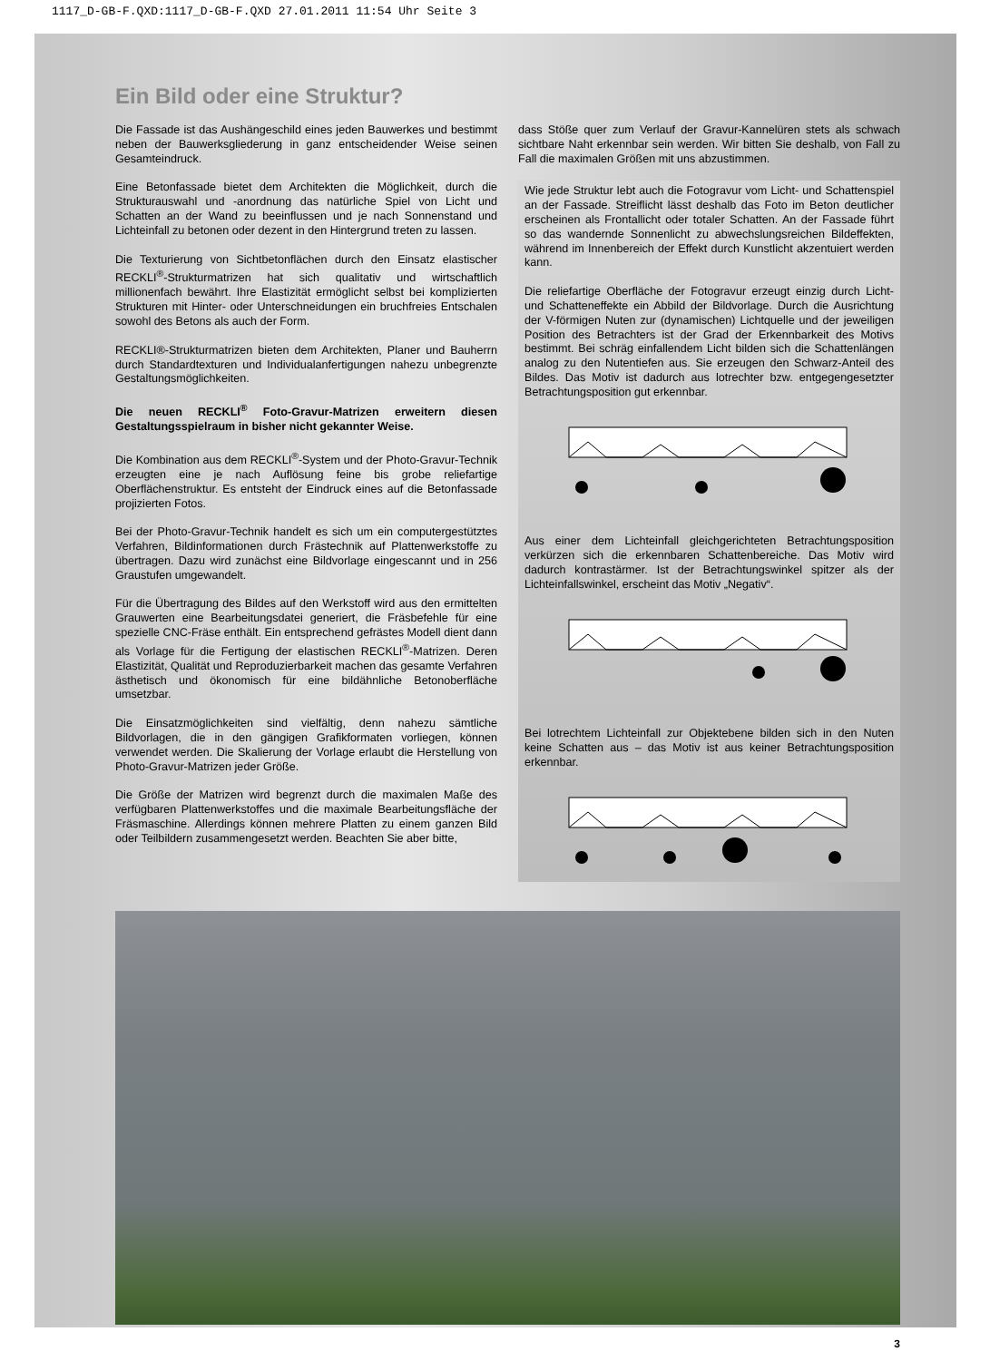1117_D-GB-F.QXD:1117_D-GB-F.QXD 27.01.2011 11:54 Uhr Seite 3
Ein Bild oder eine Struktur?
Die Fassade ist das Aushängeschild eines jeden Bauwerkes und bestimmt neben der Bauwerksgliederung in ganz entscheidender Weise seinen Gesamteindruck.
Eine Betonfassade bietet dem Architekten die Möglichkeit, durch die Strukturauswahl und -anordnung das natürliche Spiel von Licht und Schatten an der Wand zu beeinflussen und je nach Sonnenstand und Lichteinfall zu betonen oder dezent in den Hintergrund treten zu lassen.
Die Texturierung von Sichtbetonflächen durch den Einsatz elastischer RECKLI<sup>®</sup>-Strukturmatrizen hat sich qualitativ und wirtschaftlich millionenfach bewährt. Ihre Elastizität ermöglicht selbst bei komplizierten Strukturen mit Hinter- oder Unterschneidungen ein bruchfreies Entschalen sowohl des Betons als auch der Form.
RECKLI®-Strukturmatrizen bieten dem Architekten, Planer und Bauherrn durch Standardtexturen und Individualanfertigungen nahezu unbegrenzte Gestaltungsmöglichkeiten.
Die neuen RECKLI<sup>®</sup> Foto-Gravur-Matrizen erweitern diesen Gestaltungsspielraum in bisher nicht gekannter Weise.
Die Kombination aus dem RECKLI<sup>®</sup>-System und der Photo-Gravur-Technik erzeugten eine je nach Auflösung feine bis grobe reliefartige Oberflächenstruktur. Es entsteht der Eindruck eines auf die Betonfassade projizierten Fotos.
Bei der Photo-Gravur-Technik handelt es sich um ein computergestütztes Verfahren, Bildinformationen durch Frästechnik auf Plattenwerkstoffe zu übertragen. Dazu wird zunächst eine Bildvorlage eingescannt und in 256 Graustufen umgewandelt.
Für die Übertragung des Bildes auf den Werkstoff wird aus den ermittelten Grauwerten eine Bearbeitungsdatei generiert, die Fräsbefehle für eine spezielle CNC-Fräse enthält. Ein entsprechend gefrästes Modell dient dann als Vorlage für die Fertigung der elastischen RECKLI<sup>®</sup>-Matrizen. Deren Elastizität, Qualität und Reproduzierbarkeit machen das gesamte Verfahren ästhetisch und ökonomisch für eine bildähnliche Betonoberfläche umsetzbar.
Die Einsatzmöglichkeiten sind vielfältig, denn nahezu sämtliche Bildvorlagen, die in den gängigen Grafikformaten vorliegen, können verwendet werden. Die Skalierung der Vorlage erlaubt die Herstellung von Photo-Gravur-Matrizen jeder Größe.
Die Größe der Matrizen wird begrenzt durch die maximalen Maße des verfügbaren Plattenwerkstoffes und die maximale Bearbeitungsfläche der Fräsmaschine. Allerdings können mehrere Platten zu einem ganzen Bild oder Teilbildern zusammengesetzt werden. Beachten Sie aber bitte,
dass Stöße quer zum Verlauf der Gravur-Kannelüren stets als schwach sichtbare Naht erkennbar sein werden. Wir bitten Sie deshalb, von Fall zu Fall die maximalen Größen mit uns abzustimmen.
Wie jede Struktur lebt auch die Fotogravur vom Licht- und Schattenspiel an der Fassade. Streiflicht lässt deshalb das Foto im Beton deutlicher erscheinen als Frontallicht oder totaler Schatten. An der Fassade führt so das wandernde Sonnenlicht zu abwechslungsreichen Bildeffekten, während im Innenbereich der Effekt durch Kunstlicht akzentuiert werden kann.
Die reliefartige Oberfläche der Fotogravur erzeugt einzig durch Licht- und Schatteneffekte ein Abbild der Bildvorlage. Durch die Ausrichtung der V-förmigen Nuten zur (dynamischen) Lichtquelle und der jeweiligen Position des Betrachters ist der Grad der Erkennbarkeit des Motivs bestimmt. Bei schräg einfallendem Licht bilden sich die Schattenlängen analog zu den Nutentiefen aus. Sie erzeugen den Schwarz-Anteil des Bildes. Das Motiv ist dadurch aus lotrechter bzw. entgegengesetzter Betrachtungsposition gut erkennbar.
Aus einer dem Lichteinfall gleichgerichteten Betrachtungsposition verkürzen sich die erkennbaren Schattenbereiche. Das Motiv wird dadurch kontrastärmer. Ist der Betrachtungswinkel spitzer als der Lichteinfallswinkel, erscheint das Motiv „Negativ“.
Bei lotrechtem Lichteinfall zur Objektebene bilden sich in den Nuten keine Schatten aus – das Motiv ist aus keiner Betrachtungsposition erkennbar.
3